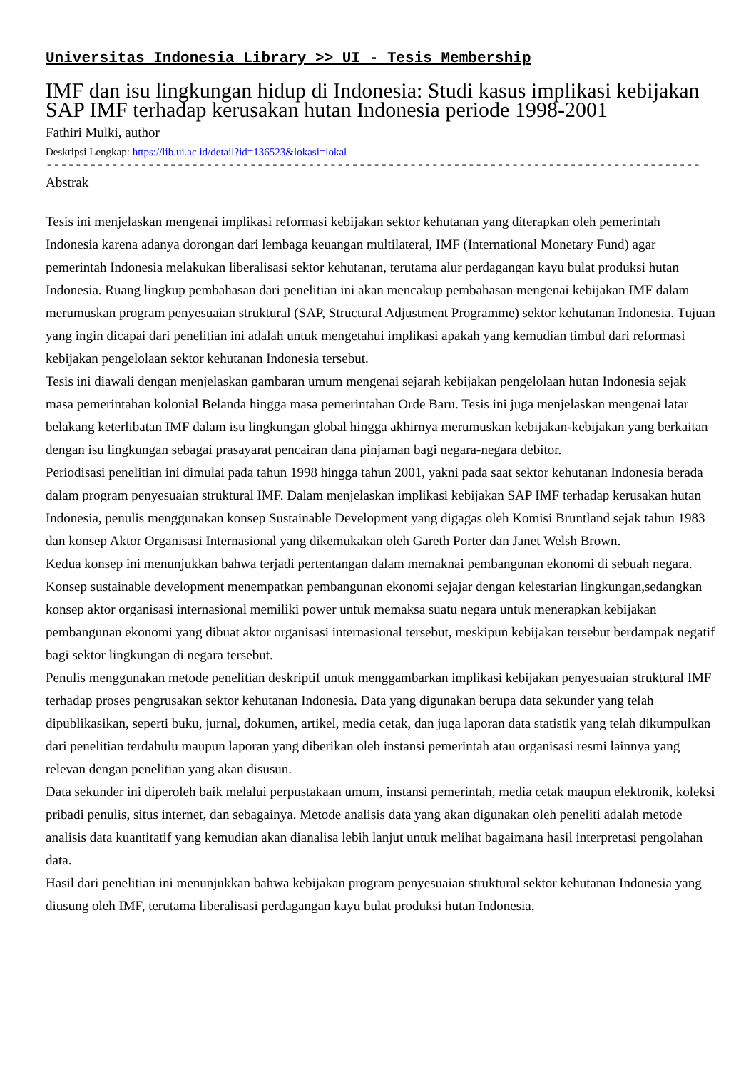Universitas Indonesia Library >> UI - Tesis Membership
IMF dan isu lingkungan hidup di Indonesia: Studi kasus implikasi kebijakan SAP IMF terhadap kerusakan hutan Indonesia periode 1998-2001
Fathiri Mulki, author
Deskripsi Lengkap: https://lib.ui.ac.id/detail?id=136523&lokasi=lokal
------------------------------------------------------------------------------------------
Abstrak
Tesis ini menjelaskan mengenai implikasi reformasi kebijakan sektor kehutanan yang diterapkan oleh pemerintah Indonesia karena adanya dorongan dari lembaga keuangan multilateral, IMF (International Monetary Fund) agar pemerintah Indonesia melakukan liberalisasi sektor kehutanan, terutama alur perdagangan kayu bulat produksi hutan Indonesia. Ruang lingkup pembahasan dari penelitian ini akan mencakup pembahasan mengenai kebijakan IMF dalam merumuskan program penyesuaian struktural (SAP, Structural Adjustment Programme) sektor kehutanan Indonesia. Tujuan yang ingin dicapai dari penelitian ini adalah untuk mengetahui implikasi apakah yang kemudian timbul dari reformasi kebijakan pengelolaan sektor kehutanan Indonesia tersebut.
Tesis ini diawali dengan menjelaskan gambaran umum mengenai sejarah kebijakan pengelolaan hutan Indonesia sejak masa pemerintahan kolonial Belanda hingga masa pemerintahan Orde Baru. Tesis ini juga menjelaskan mengenai latar belakang keterlibatan IMF dalam isu lingkungan global hingga akhirnya merumuskan kebijakan-kebijakan yang berkaitan dengan isu lingkungan sebagai prasayarat pencairan dana pinjaman bagi negara-negara debitor.
Periodisasi penelitian ini dimulai pada tahun 1998 hingga tahun 2001, yakni pada saat sektor kehutanan Indonesia berada dalam program penyesuaian struktural IMF. Dalam menjelaskan implikasi kebijakan SAP IMF terhadap kerusakan hutan Indonesia, penulis menggunakan konsep Sustainable Development yang digagas oleh Komisi Bruntland sejak tahun 1983 dan konsep Aktor Organisasi Internasional yang dikemukakan oleh Gareth Porter dan Janet Welsh Brown.
Kedua konsep ini menunjukkan bahwa terjadi pertentangan dalam memaknai pembangunan ekonomi di sebuah negara. Konsep sustainable development menempatkan pembangunan ekonomi sejajar dengan kelestarian lingkungan,sedangkan konsep aktor organisasi internasional memiliki power untuk memaksa suatu negara untuk menerapkan kebijakan pembangunan ekonomi yang dibuat aktor organisasi internasional tersebut, meskipun kebijakan tersebut berdampak negatif bagi sektor lingkungan di negara tersebut.
Penulis menggunakan metode penelitian deskriptif untuk menggambarkan implikasi kebijakan penyesuaian struktural IMF terhadap proses pengrusakan sektor kehutanan Indonesia. Data yang digunakan berupa data sekunder yang telah dipublikasikan, seperti buku, jurnal, dokumen, artikel, media cetak, dan juga laporan data statistik yang telah dikumpulkan dari penelitian terdahulu maupun laporan yang diberikan oleh instansi pemerintah atau organisasi resmi lainnya yang relevan dengan penelitian yang akan disusun.
Data sekunder ini diperoleh baik melalui perpustakaan umum, instansi pemerintah, media cetak maupun elektronik, koleksi pribadi penulis, situs internet, dan sebagainya. Metode analisis data yang akan digunakan oleh peneliti adalah metode analisis data kuantitatif yang kemudian akan dianalisa lebih lanjut untuk melihat bagaimana hasil interpretasi pengolahan data.
Hasil dari penelitian ini menunjukkan bahwa kebijakan program penyesuaian struktural sektor kehutanan Indonesia yang diusung oleh IMF, terutama liberalisasi perdagangan kayu bulat produksi hutan Indonesia,